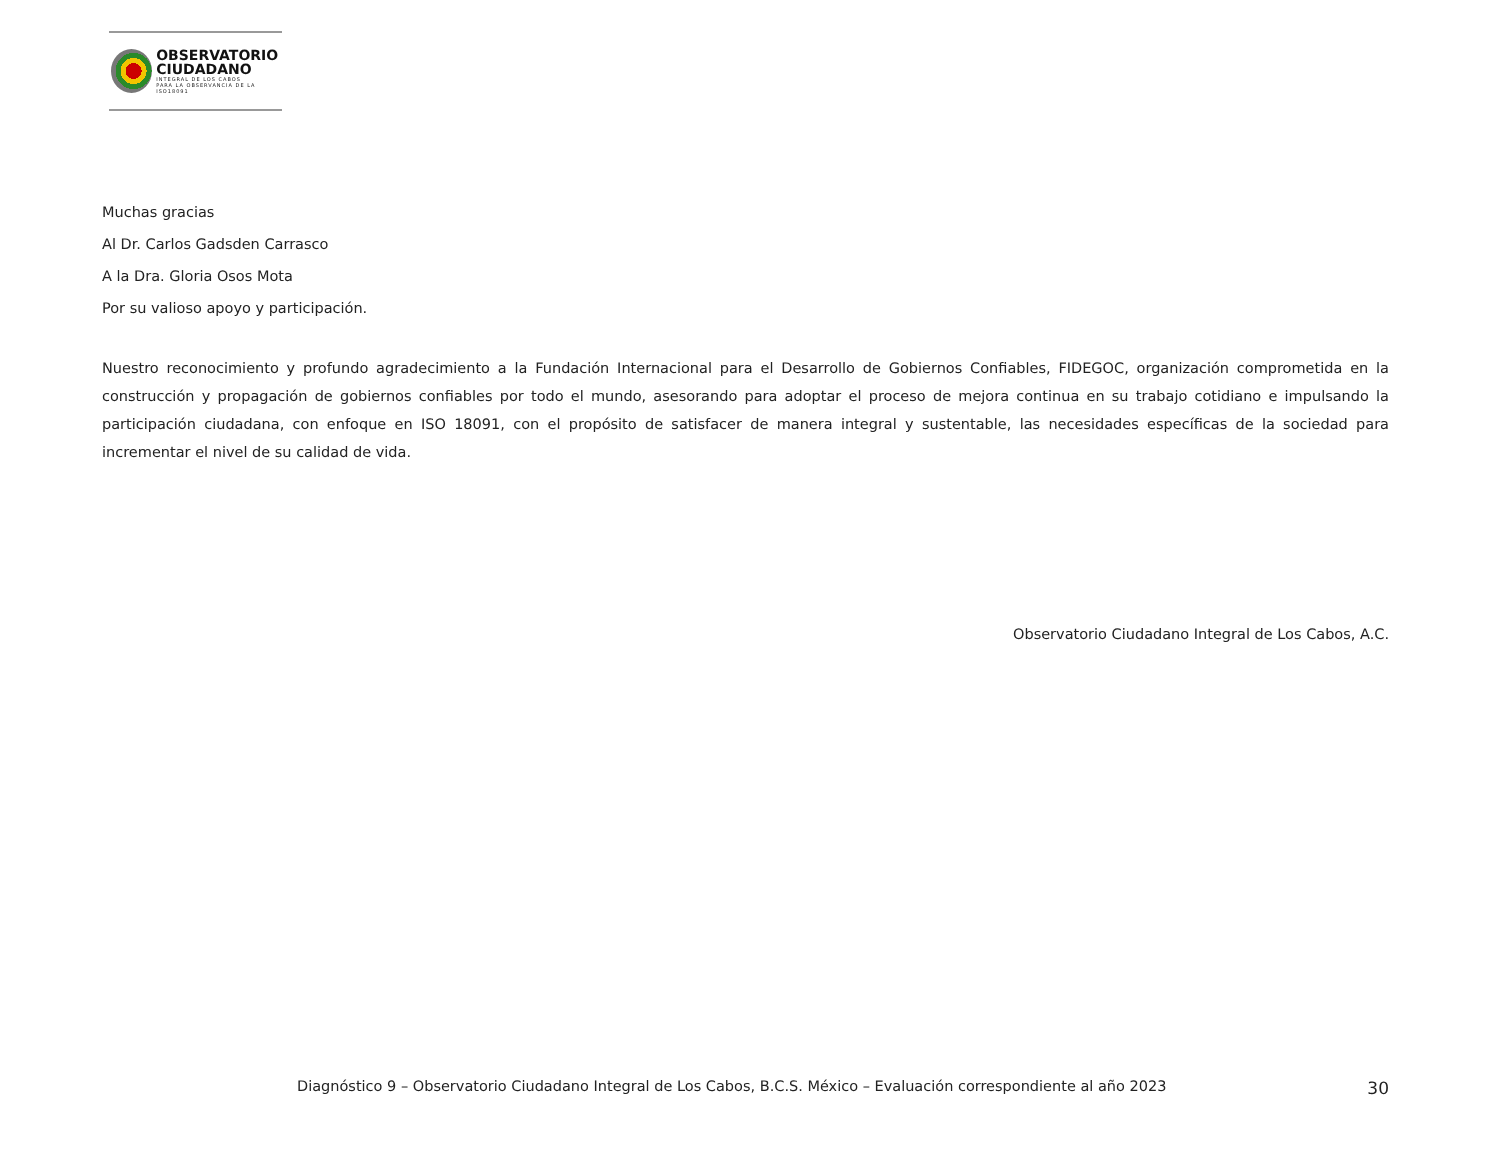OBSERVATORIO
CIUDADANO
INTEGRAL DE LOS CABOS
PARA LA OBSERVANCIA DE LA ISO18091
Muchas gracias
Al Dr. Carlos Gadsden Carrasco
A la Dra. Gloria Osos Mota
Por su valioso apoyo y participación.
Nuestro reconocimiento y profundo agradecimiento a la Fundación Internacional para el Desarrollo de Gobiernos Confiables, FIDEGOC, organización comprometida en la construcción y propagación de gobiernos confiables por todo el mundo, asesorando para adoptar el proceso de mejora continua en su trabajo cotidiano e impulsando la participación ciudadana, con enfoque en ISO 18091, con el propósito de satisfacer de manera integral y sustentable, las necesidades específicas de la sociedad para incrementar el nivel de su calidad de vida.
Observatorio Ciudadano Integral de Los Cabos, A.C.
Diagnóstico 9 – Observatorio Ciudadano Integral de Los Cabos, B.C.S. México – Evaluación correspondiente al año 2023 30